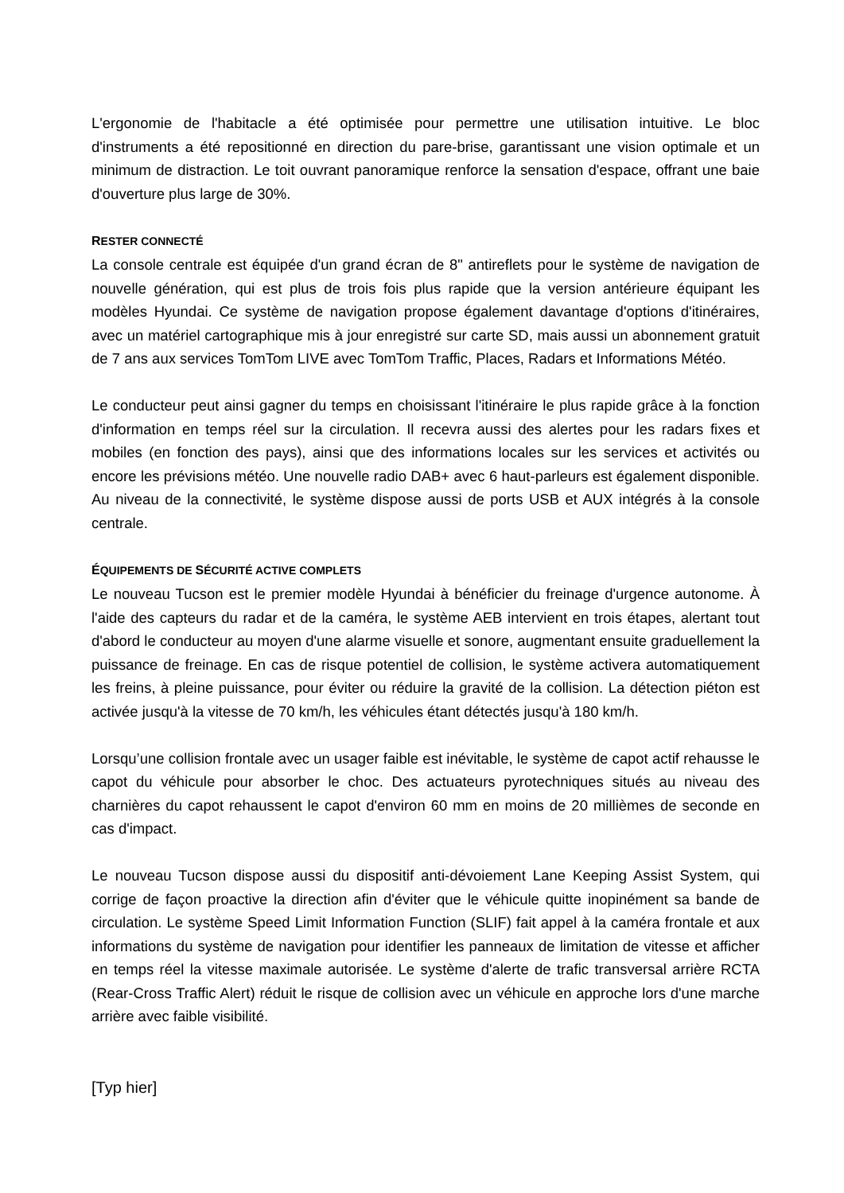L'ergonomie de l'habitacle a été optimisée pour permettre une utilisation intuitive. Le bloc d'instruments a été repositionné en direction du pare-brise, garantissant une vision optimale et un minimum de distraction. Le toit ouvrant panoramique renforce la sensation d'espace, offrant une baie d'ouverture plus large de 30%.
RESTER CONNECTÉ
La console centrale est équipée d'un grand écran de 8" antireflets pour le système de navigation de nouvelle génération, qui est plus de trois fois plus rapide que la version antérieure équipant les modèles Hyundai. Ce système de navigation propose également davantage d'options d'itinéraires, avec un matériel cartographique mis à jour enregistré sur carte SD, mais aussi un abonnement gratuit de 7 ans aux services TomTom LIVE avec TomTom Traffic, Places, Radars et Informations Météo.
Le conducteur peut ainsi gagner du temps en choisissant l'itinéraire le plus rapide grâce à la fonction d'information en temps réel sur la circulation. Il recevra aussi des alertes pour les radars fixes et mobiles (en fonction des pays), ainsi que des informations locales sur les services et activités ou encore les prévisions météo. Une nouvelle radio DAB+ avec 6 haut-parleurs est également disponible. Au niveau de la connectivité, le système dispose aussi de ports USB et AUX intégrés à la console centrale.
ÉQUIPEMENTS DE SÉCURITÉ ACTIVE COMPLETS
Le nouveau Tucson est le premier modèle Hyundai à bénéficier du freinage d'urgence autonome. À l'aide des capteurs du radar et de la caméra, le système AEB intervient en trois étapes, alertant tout d'abord le conducteur au moyen d'une alarme visuelle et sonore, augmentant ensuite graduellement la puissance de freinage. En cas de risque potentiel de collision, le système activera automatiquement les freins, à pleine puissance, pour éviter ou réduire la gravité de la collision. La détection piéton est activée jusqu'à la vitesse de 70 km/h, les véhicules étant détectés jusqu'à 180 km/h.
Lorsqu’une collision frontale avec un usager faible est inévitable, le système de capot actif rehausse le capot du véhicule pour absorber le choc. Des actuateurs pyrotechniques situés au niveau des charnières du capot rehaussent le capot d'environ 60 mm en moins de 20 millièmes de seconde en cas d'impact.
Le nouveau Tucson dispose aussi du dispositif anti-dévoiement Lane Keeping Assist System, qui corrige de façon proactive la direction afin d'éviter que le véhicule quitte inopinément sa bande de circulation. Le système Speed Limit Information Function (SLIF) fait appel à la caméra frontale et aux informations du système de navigation pour identifier les panneaux de limitation de vitesse et afficher en temps réel la vitesse maximale autorisée. Le système d'alerte de trafic transversal arrière RCTA (Rear-Cross Traffic Alert) réduit le risque de collision avec un véhicule en approche lors d'une marche arrière avec faible visibilité.
[Typ hier]